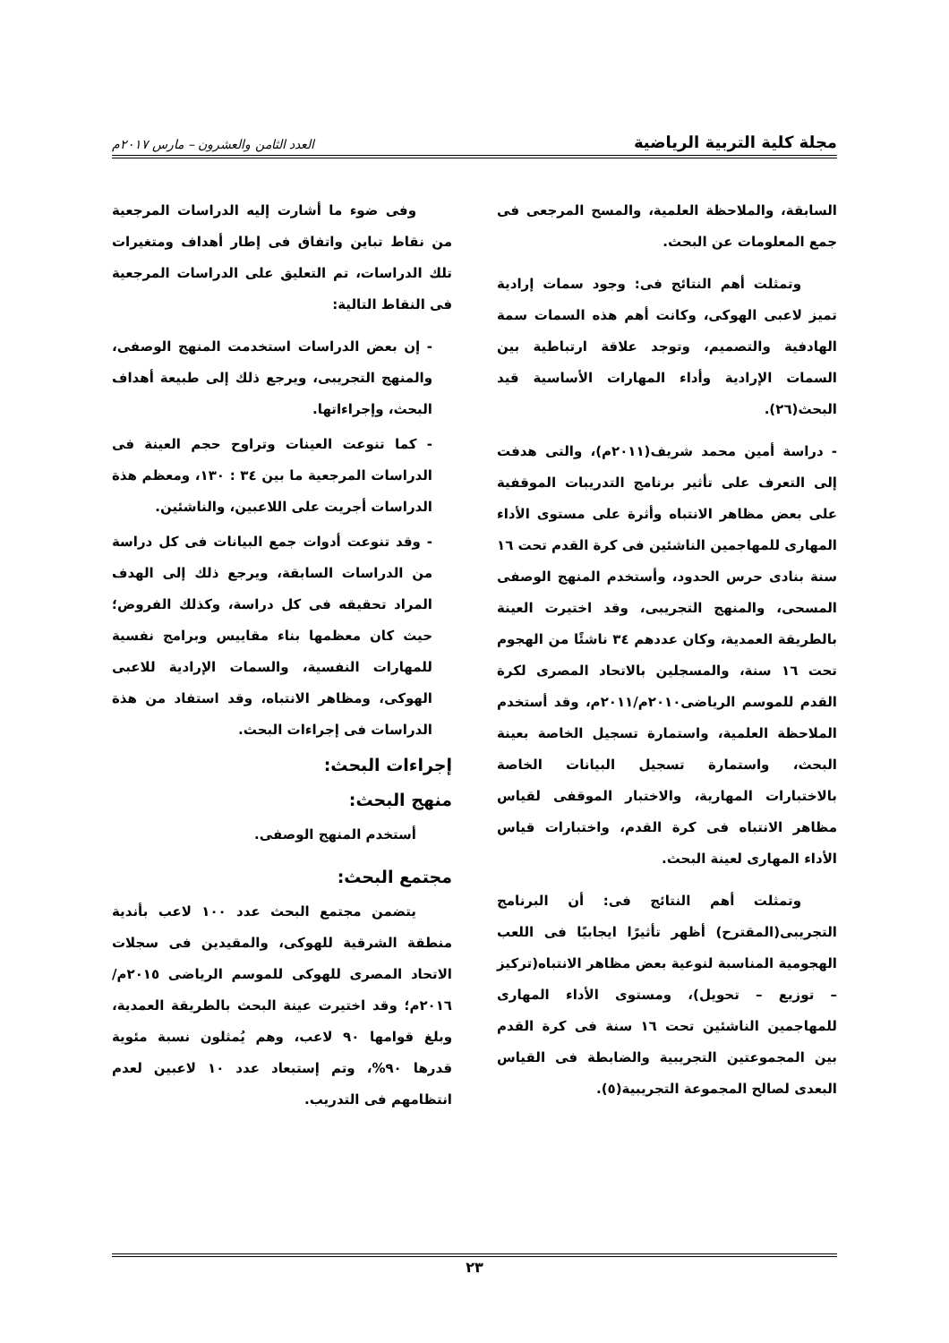مجلة كلية التربية الرياضية العدد الثامن والعشرون – مارس ٢٠١٧م
السابقة، والملاحظة العلمية، والمسح المرجعى فى جمع المعلومات عن البحث.
وتمثلت أهم النتائج فى: وجود سمات إرادية تميز لاعبى الهوكى، وكانت أهم هذه السمات سمة الهادفية والتصميم، وتوجد علاقة ارتباطية بين السمات الإرادية وأداء المهارات الأساسية قيد البحث(٢٦).
- دراسة أمين محمد شريف(٢٠١١م)، والتى هدفت إلى التعرف على تأثير برنامج التدريبات الموقفية على بعض مظاهر الانتباه وأثرة على مستوى الأداء المهارى للمهاجمين الناشئين فى كرة القدم تحت ١٦ سنة بنادى حرس الحدود، وأستخدم المنهج الوصفى المسحى، والمنهج التجريبى، وقد اختيرت العينة بالطريقة العمدية، وكان عددهم ٣٤ ناشئًا من الهجوم تحت ١٦ سنة، والمسجلين بالاتحاد المصرى لكرة القدم للموسم الرياضى٢٠١٠م/٢٠١١م، وقد أستخدم الملاحظة العلمية، واستمارة تسجيل الخاصة بعينة البحث، واستمارة تسجيل البيانات الخاصة بالاختبارات المهارية، والاختبار الموقفى لقياس مظاهر الانتباه فى كرة القدم، واختبارات قياس الأداء المهارى لعينة البحث.
وتمثلت أهم النتائج فى: أن البرنامج التجريبى(المقترح) أظهر تأثيرًا ايجابيًا فى اللعب الهجومية المناسبة لنوعية بعض مظاهر الانتباه(تركيز – توزيع – تحويل)، ومستوى الأداء المهارى للمهاجمين الناشئين تحت ١٦ سنة فى كرة القدم بين المجموعتين التجريبية والضابطة فى القياس البعدى لصالح المجموعة التجريبية(٥).
وفى ضوء ما أشارت إليه الدراسات المرجعية من نقاط تباين واتفاق فى إطار أهداف ومتغيرات تلك الدراسات، تم التعليق على الدراسات المرجعية فى النقاط التالية:
- إن بعض الدراسات استخدمت المنهج الوصفى، والمنهج التجريبى، ويرجع ذلك إلى طبيعة أهداف البحث، وإجراءاتها.
- كما تنوعت العينات وتراوح حجم العينة فى الدراسات المرجعية ما بين ٣٤ : ١٣٠، ومعظم هذة الدراسات أجريت على اللاعبين، والناشئين.
- وقد تنوعت أدوات جمع البيانات فى كل دراسة من الدراسات السابقة، ويرجع ذلك إلى الهدف المراد تحقيقه فى كل دراسة، وكذلك الفروض؛ حيث كان معظمها بناء مقاييس وبرامج نفسية للمهارات النفسية، والسمات الإرادية للاعبى الهوكى، ومظاهر الانتباه، وقد استفاد من هذة الدراسات فى إجراءات البحث.
إجراءات البحث:
منهج البحث:
أستخدم المنهج الوصفى.
مجتمع البحث:
يتضمن مجتمع البحث عدد ١٠٠ لاعب بأندية منطقة الشرقية للهوكى، والمقيدين فى سجلات الاتحاد المصرى للهوكى للموسم الرياضى ٢٠١٥م/٢٠١٦م؛ وقد اختيرت عينة البحث بالطريقة العمدية، وبلغ قوامها ٩٠ لاعب، وهم يُمثلون نسبة مئوية قدرها ٩٠%، وتم إستبعاد عدد ١٠ لاعبين لعدم انتظامهم فى التدريب.
٢٣